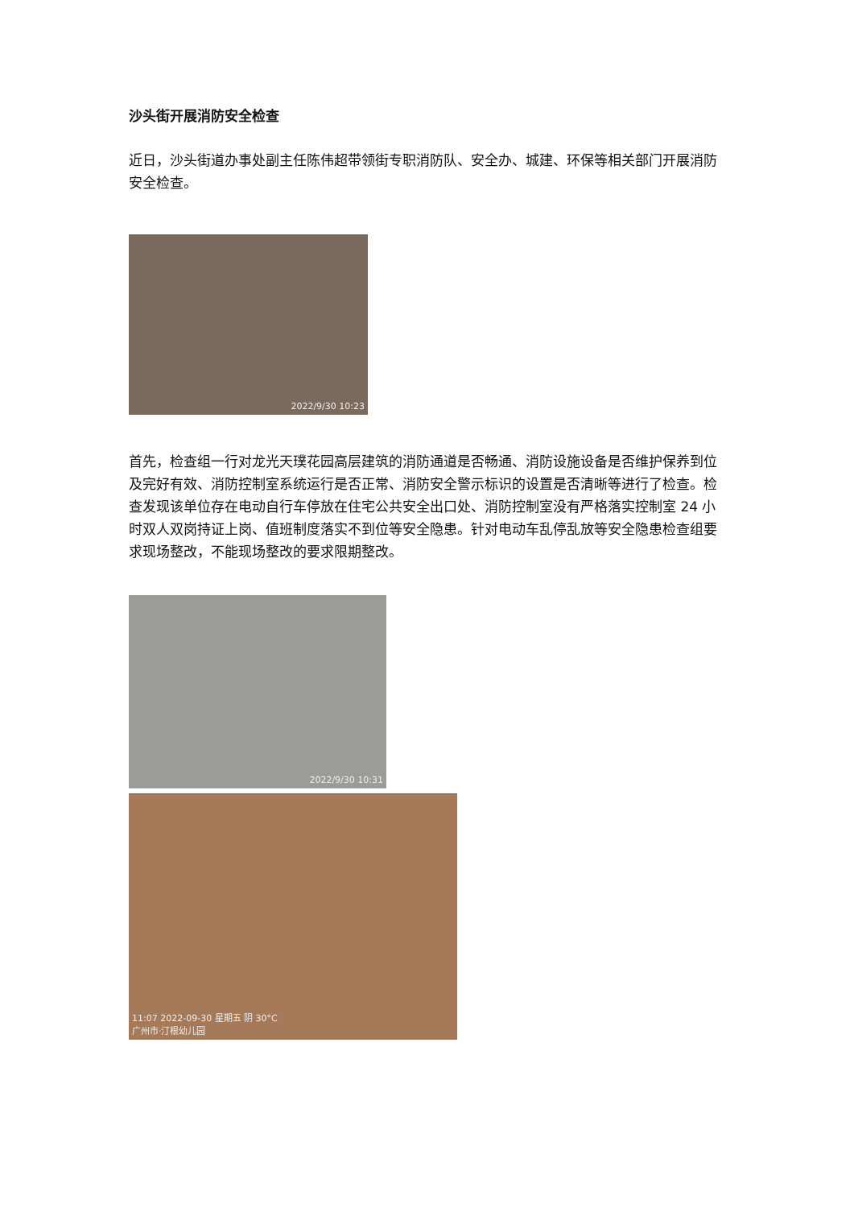沙头街开展消防安全检查
近日，沙头街道办事处副主任陈伟超带领街专职消防队、安全办、城建、环保等相关部门开展消防安全检查。
2022/9/30 10:23
首先，检查组一行对龙光天璞花园高层建筑的消防通道是否畅通、消防设施设备是否维护保养到位及完好有效、消防控制室系统运行是否正常、消防安全警示标识的设置是否清晰等进行了检查。检查发现该单位存在电动自行车停放在住宅公共安全出口处、消防控制室没有严格落实控制室 24 小时双人双岗持证上岗、值班制度落实不到位等安全隐患。针对电动车乱停乱放等安全隐患检查组要求现场整改，不能现场整改的要求限期整改。
2022/9/30 10:31
11:07 2022-09-30 星期五 阴 30°C
广州市·汀根幼儿园